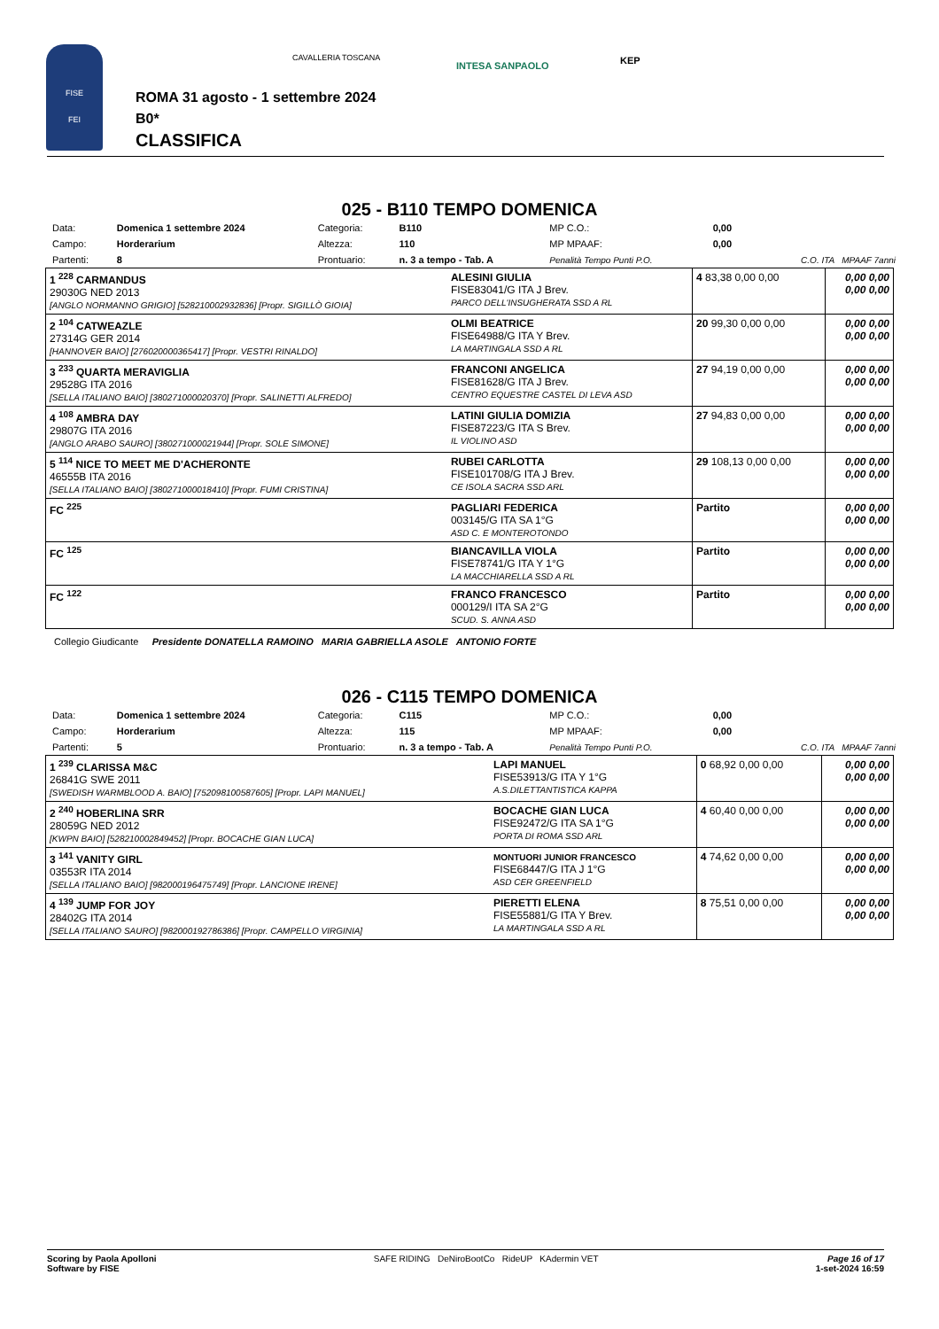FISE
FEI
CAVALLERIA TOSCANA
INTESA SANPAOLO KEP
ROMA 31 agosto - 1 settembre 2024
B0*
CLASSIFICA
025 - B110 TEMPO DOMENICA
| Data: | Domenica 1 settembre 2024 | Categoria: | B110 | MP C.O.: | 0,00 | |
| Campo: | Horderarium | Altezza: | 110 | MP MPAAF: | 0,00 | |
| Partenti: | 8 | Prontuario: | n. 3 a tempo - Tab. A | Penalità Tempo Punti P.O. | | C.O. ITA MPAAF 7anni |
| 1 <sup>228</sup> CARMANDUS 29030G NED 2013 [ANGLO NORMANNO GRIGIO] [528210002932836] [Propr. SIGILLÒ GIOIA] | ALESINI GIULIA FISE83041/G ITA J Brev. PARCO DELL'INSUGHERATA SSD A RL | 4 83,38 0,00 0,00 | 0,00 0,00 0,00 0,00 |
| 2 <sup>104</sup> CATWEAZLE 27314G GER 2014 [HANNOVER BAIO] [276020000365417] [Propr. VESTRI RINALDO] | OLMI BEATRICE FISE64988/G ITA Y Brev. LA MARTINGALA SSD A RL | 20 99,30 0,00 0,00 | 0,00 0,00 0,00 0,00 |
| 3 <sup>233</sup> QUARTA MERAVIGLIA 29528G ITA 2016 [SELLA ITALIANO BAIO] [380271000020370] [Propr. SALINETTI ALFREDO] | FRANCONI ANGELICA FISE81628/G ITA J Brev. CENTRO EQUESTRE CASTEL DI LEVA ASD | 27 94,19 0,00 0,00 | 0,00 0,00 0,00 0,00 |
| 4 <sup>108</sup> AMBRA DAY 29807G ITA 2016 [ANGLO ARABO SAURO] [380271000021944] [Propr. SOLE SIMONE] | LATINI GIULIA DOMIZIA FISE87223/G ITA S Brev. IL VIOLINO ASD | 27 94,83 0,00 0,00 | 0,00 0,00 0,00 0,00 |
| 5 <sup>114</sup> NICE TO MEET ME D'ACHERONTE 46555B ITA 2016 [SELLA ITALIANO BAIO] [380271000018410] [Propr. FUMI CRISTINA] | RUBEI CARLOTTA FISE101708/G ITA J Brev. CE ISOLA SACRA SSD ARL | 29 108,13 0,00 0,00 | 0,00 0,00 0,00 0,00 |
| FC <sup>225</sup> | PAGLIARI FEDERICA 003145/G ITA SA 1°G ASD C. E MONTEROTONDO | Partito | 0,00 0,00 0,00 0,00 |
| FC <sup>125</sup> | BIANCAVILLA VIOLA FISE78741/G ITA Y 1°G LA MACCHIARELLA SSD A RL | Partito | 0,00 0,00 0,00 0,00 |
| FC <sup>122</sup> | FRANCO FRANCESCO 000129/I ITA SA 2°G SCUD. S. ANNA ASD | Partito | 0,00 0,00 0,00 0,00 |
Collegio Giudicante Presidente DONATELLA RAMOINO MARIA GABRIELLA ASOLE ANTONIO FORTE
026 - C115 TEMPO DOMENICA
| Data: | Domenica 1 settembre 2024 | Categoria: | C115 | MP C.O.: | 0,00 | |
| Campo: | Horderarium | Altezza: | 115 | MP MPAAF: | 0,00 | |
| Partenti: | 5 | Prontuario: | n. 3 a tempo - Tab. A | Penalità Tempo Punti P.O. | | C.O. ITA MPAAF 7anni |
| 1 <sup>239</sup> CLARISSA M&C 26841G SWE 2011 [SWEDISH WARMBLOOD A. BAIO] [752098100587605] [Propr. LAPI MANUEL] | LAPI MANUEL FISE53913/G ITA Y 1°G A.S.DILETTANTISTICA KAPPA | 0 68,92 0,00 0,00 | 0,00 0,00 0,00 0,00 |
| 2 <sup>240</sup> HOBERLINA SRR 28059G NED 2012 [KWPN BAIO] [528210002849452] [Propr. BOCACHE GIAN LUCA] | BOCACHE GIAN LUCA FISE92472/G ITA SA 1°G PORTA DI ROMA SSD ARL | 4 60,40 0,00 0,00 | 0,00 0,00 0,00 0,00 |
| 3 <sup>141</sup> VANITY GIRL 03553R ITA 2014 [SELLA ITALIANO BAIO] [982000196475749] [Propr. LANCIONE IRENE] | MONTUORI JUNIOR FRANCESCO FISE68447/G ITA J 1°G ASD CER GREENFIELD | 4 74,62 0,00 0,00 | 0,00 0,00 0,00 0,00 |
| 4 <sup>139</sup> JUMP FOR JOY 28402G ITA 2014 [SELLA ITALIANO SAURO] [982000192786386] [Propr. CAMPELLO VIRGINIA] | PIERETTI ELENA FISE55881/G ITA Y Brev. LA MARTINGALA SSD A RL | 8 75,51 0,00 0,00 | 0,00 0,00 0,00 0,00 |
Scoring by Paola Apolloni
Software by FISE
SAFE RIDING DeNiroBootCo RideUP KAdermin VET
Page 16 of 17
1-set-2024 16:59